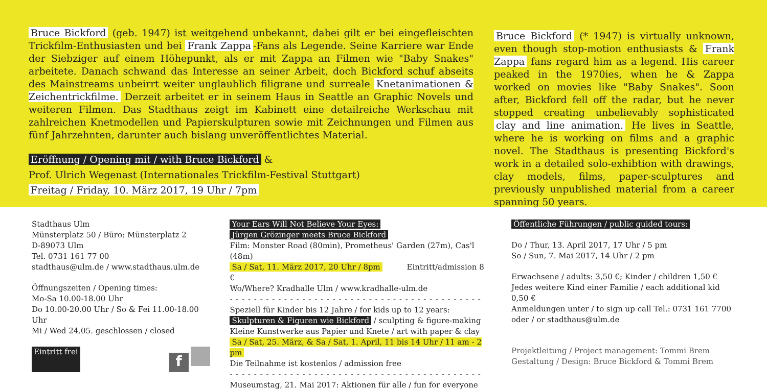Bruce Bickford (geb. 1947) ist weitgehend unbekannt, dabei gilt er bei eingefleischten Trickfilm-Enthusiasten und bei Frank Zappa -Fans als Legende. Seine Karriere war Ende der Siebziger auf einem Höhepunkt, als er mit Zappa an Filmen wie "Baby Snakes" arbeitete. Danach schwand das Interesse an seiner Arbeit, doch Bickford schuf abseits des Mainstreams unbeirrt weiter unglaublich filigrane und surreale Knetanimationen & Zeichentrickfilme. Derzeit arbeitet er in seinem Haus in Seattle an Graphic Novels und weiteren Filmen. Das Stadthaus zeigt im Kabinett eine detailreiche Werkschau mit zahlreichen Knetmodellen und Papierskulpturen sowie mit Zeichnungen und Filmen aus fünf Jahrzehnten, darunter auch bislang unveröffentlichtes Material.
Eröffnung / Opening mit / with Bruce Bickford &
Prof. Ulrich Wegenast (Internationales Trickfilm-Festival Stuttgart)
Freitag / Friday, 10. März 2017, 19 Uhr / 7pm
Bruce Bickford (* 1947) is virtually unknown, even though stop-motion enthusiasts & Frank Zappa fans regard him as a legend. His career peaked in the 1970ies, when he & Zappa worked on movies like "Baby Snakes". Soon after, Bickford fell off the radar, but he never stopped creating unbelievably sophisticated clay and line animation. He lives in Seattle, where he is working on films and a graphic novel. The Stadthaus is presenting Bickford's work in a detailed solo-exhibtion with drawings, clay models, films, paper-sculptures and previously unpublished material from a career spanning 50 years.
Stadthaus Ulm
Münsterplatz 50 / Büro: Münsterplatz 2
D-89073 Ulm
Tel. 0731 161 77 00
stadthaus@ulm.de / www.stadthaus.ulm.de
Öffnungszeiten / Opening times:
Mo-Sa 10.00-18.00 Uhr
Do 10.00-20.00 Uhr / So & Fei 11.00-18.00 Uhr
Mi / Wed 24.05. geschlossen / closed
Eintritt frei f
Your Ears Will Not Believe Your Eyes:
Jürgen Grözinger meets Bruce Bickford
Film: Monster Road (80min), Prometheus' Garden (27m), Cas'l (48m)
Sa / Sat, 11. März 2017, 20 Uhr / 8pm Eintritt/admission 8 €
Wo/Where? Kradhalle Ulm / www.kradhalle-ulm.de
- - - - - - - - - - - - - - - - - - - - - - - - - - - - - - - - - - - - - - - - - -
Speziell für Kinder bis 12 Jahre / for kids up to 12 years:
Skulpturen & Figuren wie Bickford / sculpting & figure-making
Kleine Kunstwerke aus Papier und Knete / art with paper & clay
Sa / Sat, 25. März, & Sa / Sat, 1. April, 11 bis 14 Uhr / 11 am - 2 pm
Die Teilnahme ist kostenlos / admission free
- - - - - - - - - - - - - - - - - - - - - - - - - - - - - - - - - - - - - - - - - -
Museumstag, 21. Mai 2017: Aktionen für alle / fun for everyone
Öffentliche Führungen / public guided tours:
Do / Thur, 13. April 2017, 17 Uhr / 5 pm
So / Sun, 7. Mai 2017, 14 Uhr / 2 pm
Erwachsene / adults: 3,50 €; Kinder / children 1,50 €
Jedes weitere Kind einer Familie / each additional kid 0,50 €
Anmeldungen unter / to sign up call Tel.: 0731 161 7700
oder / or stadthaus@ulm.de
Projektleitung / Project management: Tommi Brem
Gestaltung / Design: Bruce Bickford & Tommi Brem